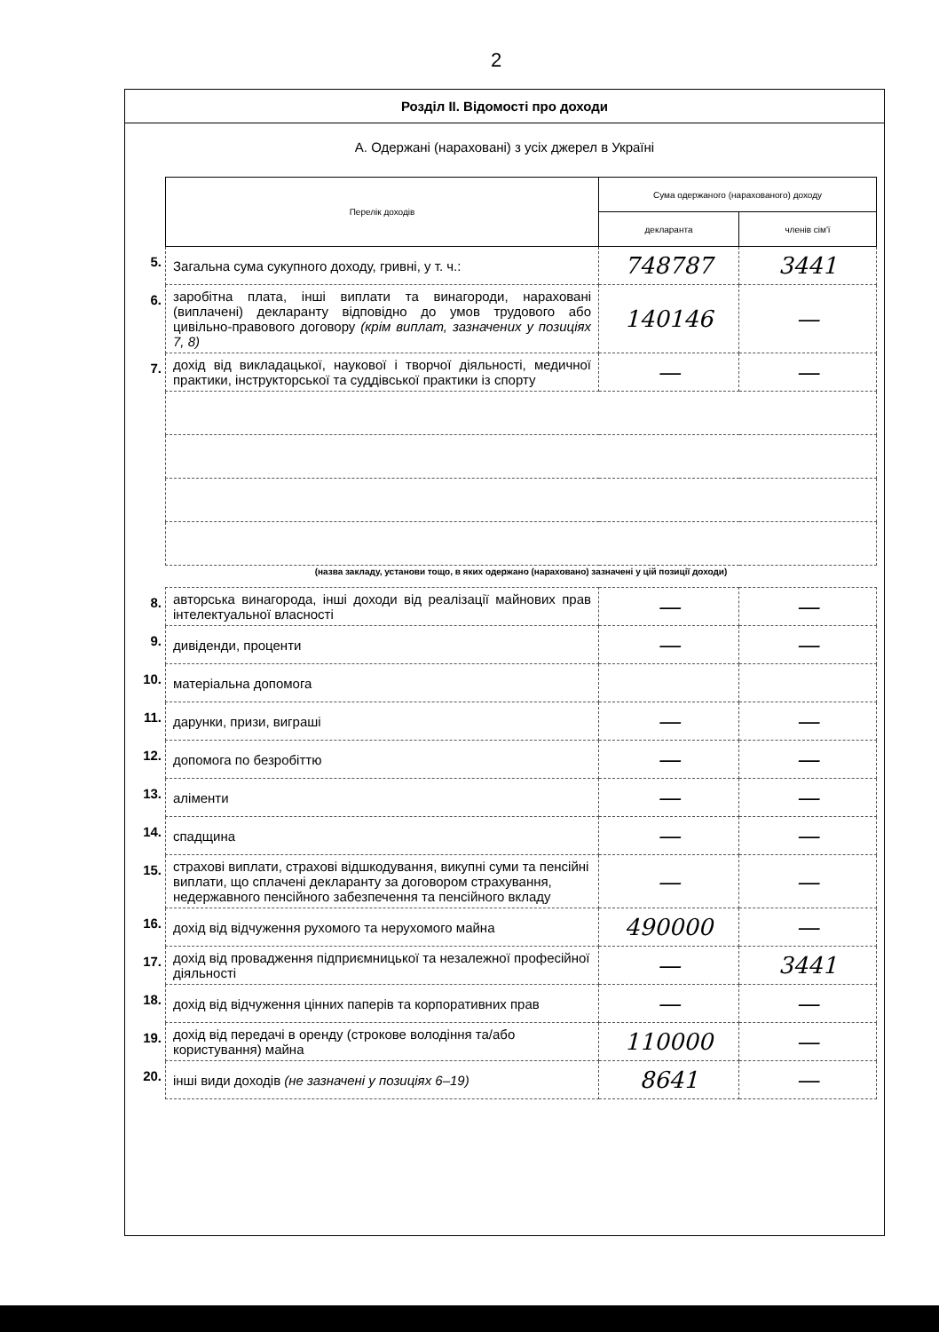2
Розділ II. Відомості про доходи
А. Одержані (нараховані) з усіх джерел в Україні
| | Перелік доходів | Сума одержаного (нарахованого) доходу | |
| --- | --- | --- | --- |
| | | декларанта | членів сім'ї |
| 5. | Загальна сума сукупного доходу, гривні, у т. ч.: | 748787 | 3441 |
| 6. | заробітна плата, інші виплати та винагороди, нараховані (виплачені) декларанту відповідно до умов трудового або цивільно-правового договору (крім виплат, зазначених у позиціях 7, 8) | 140146 | — |
| 7. | дохід від викладацької, наукової і творчої діяльності, медичної практики, інструкторської та суддівської практики із спорту | — | — |
| | (назва закладу, установи тощо, в яких одержано (нараховано) зазначені у цій позиції доходи) | | |
| 8. | авторська винагорода, інші доходи від реалізації майнових прав інтелектуальної власності | — | — |
| 9. | дивіденди, проценти | — | — |
| 10. | матеріальна допомога | | |
| 11. | дарунки, призи, виграші | — | — |
| 12. | допомога по безробіттю | — | — |
| 13. | аліменти | — | — |
| 14. | спадщина | — | — |
| 15. | страхові виплати, страхові відшкодування, викупні суми та пенсійні виплати, що сплачені декларанту за договором страхування, недержавного пенсійного забезпечення та пенсійного вкладу | — | — |
| 16. | дохід від відчуження рухомого та нерухомого майна | 490000 | — |
| 17. | дохід від провадження підприємницької та незалежної професійної діяльності | — | 3441 |
| 18. | дохід від відчуження цінних паперів та корпоративних прав | — | — |
| 19. | дохід від передачі в оренду (строкове володіння та/або користування) майна | 110000 | — |
| 20. | інші види доходів (не зазначені у позиціях 6–19) | 8641 | — |